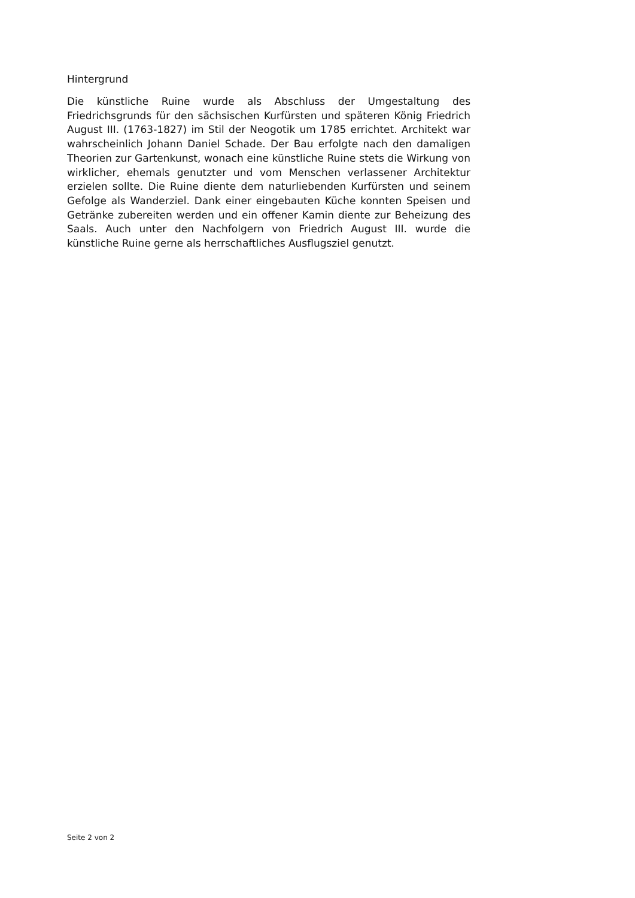Hintergrund
Die künstliche Ruine wurde als Abschluss der Umgestaltung des Friedrichsgrunds für den sächsischen Kurfürsten und späteren König Friedrich August III. (1763-1827) im Stil der Neogotik um 1785 errichtet. Architekt war wahrscheinlich Johann Daniel Schade. Der Bau erfolgte nach den damaligen Theorien zur Gartenkunst, wonach eine künstliche Ruine stets die Wirkung von wirklicher, ehemals genutzter und vom Menschen verlassener Architektur erzielen sollte. Die Ruine diente dem naturliebenden Kurfürsten und seinem Gefolge als Wanderziel. Dank einer eingebauten Küche konnten Speisen und Getränke zubereiten werden und ein offener Kamin diente zur Beheizung des Saals. Auch unter den Nachfolgern von Friedrich August III. wurde die künstliche Ruine gerne als herrschaftliches Ausflugsziel genutzt.
Seite 2 von 2